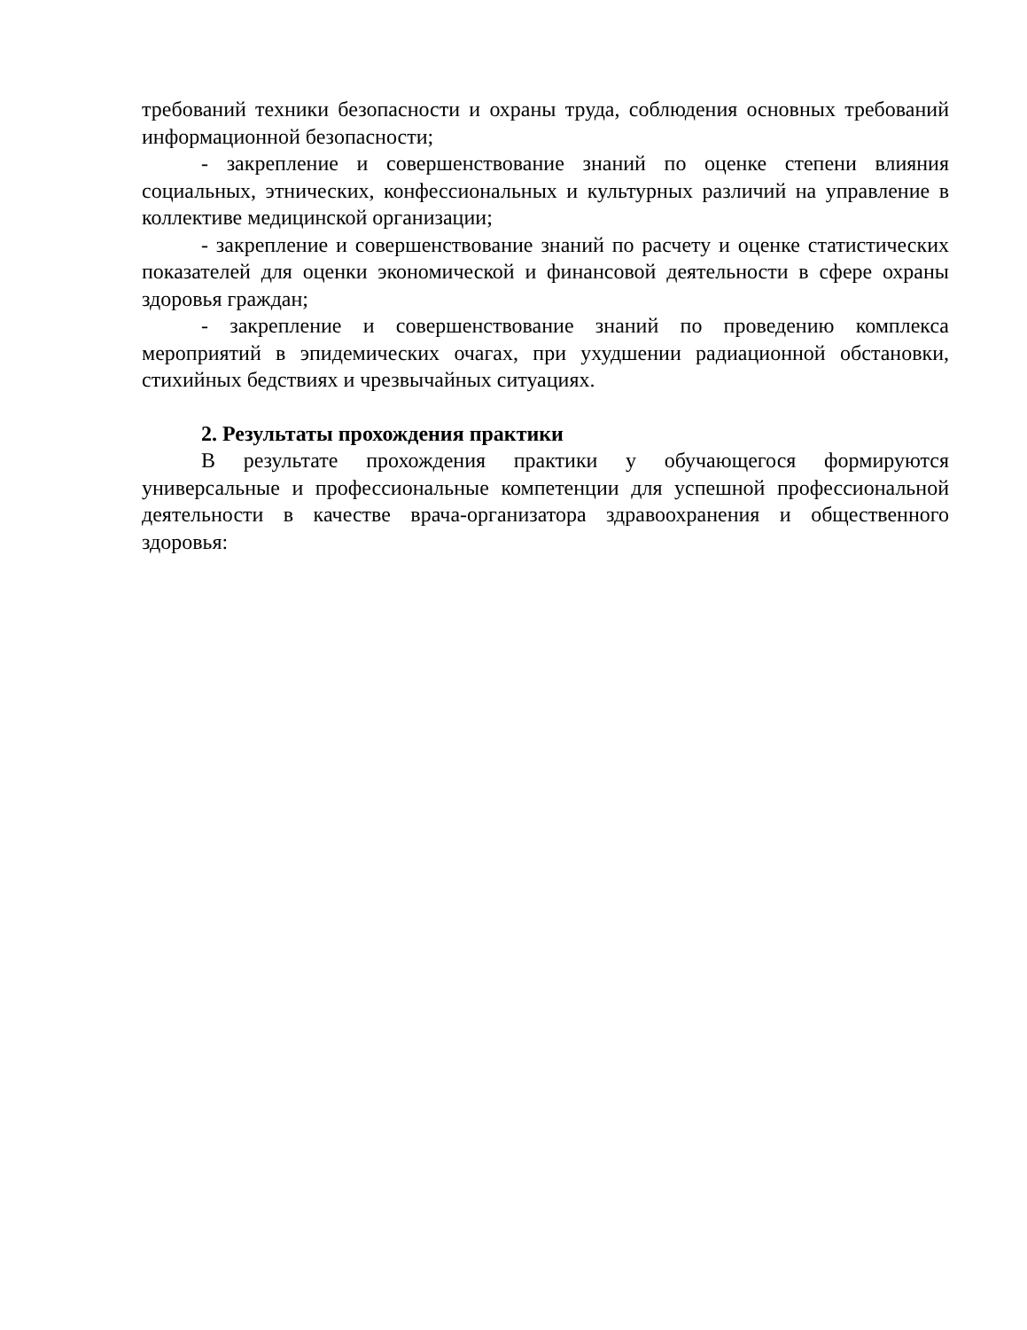требований техники безопасности и охраны труда, соблюдения основных требований информационной безопасности;
- закрепление и совершенствование знаний по оценке степени влияния социальных, этнических, конфессиональных и культурных различий на управление в коллективе медицинской организации;
- закрепление и совершенствование знаний по расчету и оценке статистических показателей для оценки экономической и финансовой деятельности в сфере охраны здоровья граждан;
- закрепление и совершенствование знаний по проведению комплекса мероприятий в эпидемических очагах, при ухудшении радиационной обстановки, стихийных бедствиях и чрезвычайных ситуациях.
2. Результаты прохождения практики
В результате прохождения практики у обучающегося формируются универсальные и профессиональные компетенции для успешной профессиональной деятельности в качестве врача-организатора здравоохранения и общественного здоровья: